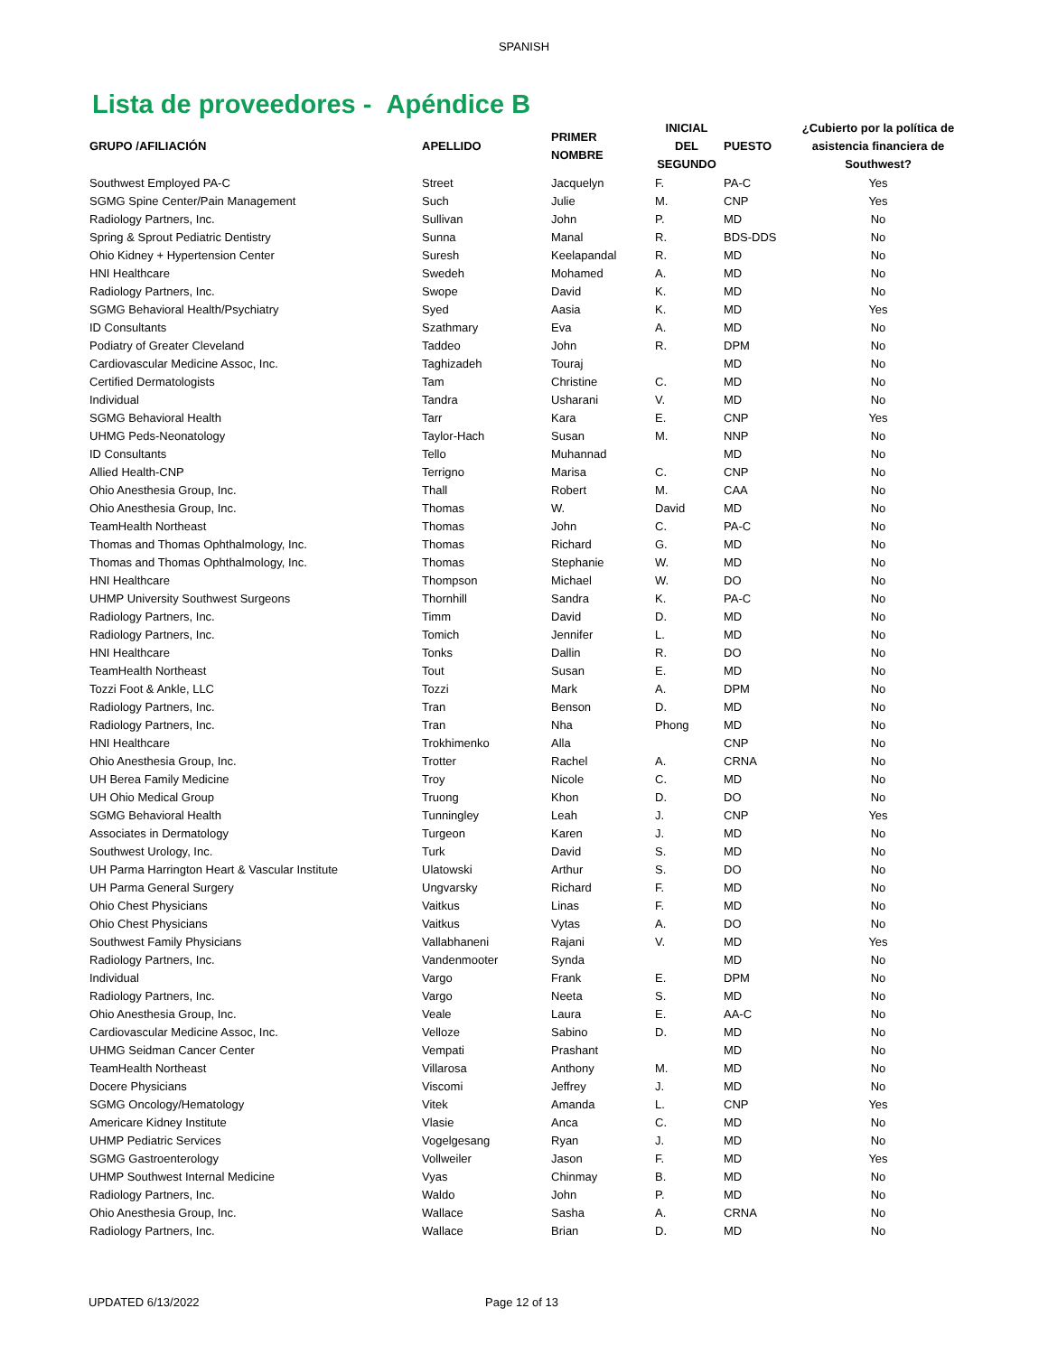SPANISH
Lista de proveedores - Apéndice B
| GRUPO /AFILIACIÓN | APELLIDO | PRIMER NOMBRE | INICIAL DEL SEGUNDO | PUESTO | ¿Cubierto por la política de asistencia financiera de Southwest? |
| --- | --- | --- | --- | --- | --- |
| Southwest Employed PA-C | Street | Jacquelyn | F. | PA-C | Yes |
| SGMG Spine Center/Pain Management | Such | Julie | M. | CNP | Yes |
| Radiology Partners, Inc. | Sullivan | John | P. | MD | No |
| Spring & Sprout Pediatric Dentistry | Sunna | Manal | R. | BDS-DDS | No |
| Ohio Kidney + Hypertension Center | Suresh | Keelapandal | R. | MD | No |
| HNI Healthcare | Swedeh | Mohamed | A. | MD | No |
| Radiology Partners, Inc. | Swope | David | K. | MD | No |
| SGMG Behavioral Health/Psychiatry | Syed | Aasia | K. | MD | Yes |
| ID Consultants | Szathmary | Eva | A. | MD | No |
| Podiatry of Greater Cleveland | Taddeo | John | R. | DPM | No |
| Cardiovascular Medicine Assoc, Inc. | Taghizadeh | Touraj | | MD | No |
| Certified Dermatologists | Tam | Christine | C. | MD | No |
| Individual | Tandra | Usharani | V. | MD | No |
| SGMG Behavioral Health | Tarr | Kara | E. | CNP | Yes |
| UHMG Peds-Neonatology | Taylor-Hach | Susan | M. | NNP | No |
| ID Consultants | Tello | Muhannad | | MD | No |
| Allied Health-CNP | Terrigno | Marisa | C. | CNP | No |
| Ohio Anesthesia Group, Inc. | Thall | Robert | M. | CAA | No |
| Ohio Anesthesia Group, Inc. | Thomas | W. | David | MD | No |
| TeamHealth Northeast | Thomas | John | C. | PA-C | No |
| Thomas and Thomas Ophthalmology, Inc. | Thomas | Richard | G. | MD | No |
| Thomas and Thomas Ophthalmology, Inc. | Thomas | Stephanie | W. | MD | No |
| HNI Healthcare | Thompson | Michael | W. | DO | No |
| UHMP University Southwest Surgeons | Thornhill | Sandra | K. | PA-C | No |
| Radiology Partners, Inc. | Timm | David | D. | MD | No |
| Radiology Partners, Inc. | Tomich | Jennifer | L. | MD | No |
| HNI Healthcare | Tonks | Dallin | R. | DO | No |
| TeamHealth Northeast | Tout | Susan | E. | MD | No |
| Tozzi Foot & Ankle, LLC | Tozzi | Mark | A. | DPM | No |
| Radiology Partners, Inc. | Tran | Benson | D. | MD | No |
| Radiology Partners, Inc. | Tran | Nha | Phong | MD | No |
| HNI Healthcare | Trokhimenko | Alla | | CNP | No |
| Ohio Anesthesia Group, Inc. | Trotter | Rachel | A. | CRNA | No |
| UH Berea Family Medicine | Troy | Nicole | C. | MD | No |
| UH Ohio Medical Group | Truong | Khon | D. | DO | No |
| SGMG Behavioral Health | Tunningley | Leah | J. | CNP | Yes |
| Associates in Dermatology | Turgeon | Karen | J. | MD | No |
| Southwest Urology, Inc. | Turk | David | S. | MD | No |
| UH Parma Harrington Heart & Vascular Institute | Ulatowski | Arthur | S. | DO | No |
| UH Parma General Surgery | Ungvarsky | Richard | F. | MD | No |
| Ohio Chest Physicians | Vaitkus | Linas | F. | MD | No |
| Ohio Chest Physicians | Vaitkus | Vytas | A. | DO | No |
| Southwest Family Physicians | Vallabhaneni | Rajani | V. | MD | Yes |
| Radiology Partners, Inc. | Vandenmooter | Synda | | MD | No |
| Individual | Vargo | Frank | E. | DPM | No |
| Radiology Partners, Inc. | Vargo | Neeta | S. | MD | No |
| Ohio Anesthesia Group, Inc. | Veale | Laura | E. | AA-C | No |
| Cardiovascular Medicine Assoc, Inc. | Velloze | Sabino | D. | MD | No |
| UHMG Seidman Cancer Center | Vempati | Prashant | | MD | No |
| TeamHealth Northeast | Villarosa | Anthony | M. | MD | No |
| Docere Physicians | Viscomi | Jeffrey | J. | MD | No |
| SGMG Oncology/Hematology | Vitek | Amanda | L. | CNP | Yes |
| Americare Kidney Institute | Vlasie | Anca | C. | MD | No |
| UHMP Pediatric Services | Vogelgesang | Ryan | J. | MD | No |
| SGMG Gastroenterology | Vollweiler | Jason | F. | MD | Yes |
| UHMP Southwest Internal Medicine | Vyas | Chinmay | B. | MD | No |
| Radiology Partners, Inc. | Waldo | John | P. | MD | No |
| Ohio Anesthesia Group, Inc. | Wallace | Sasha | A. | CRNA | No |
| Radiology Partners, Inc. | Wallace | Brian | D. | MD | No |
UPDATED 6/13/2022 Page 12 of 13